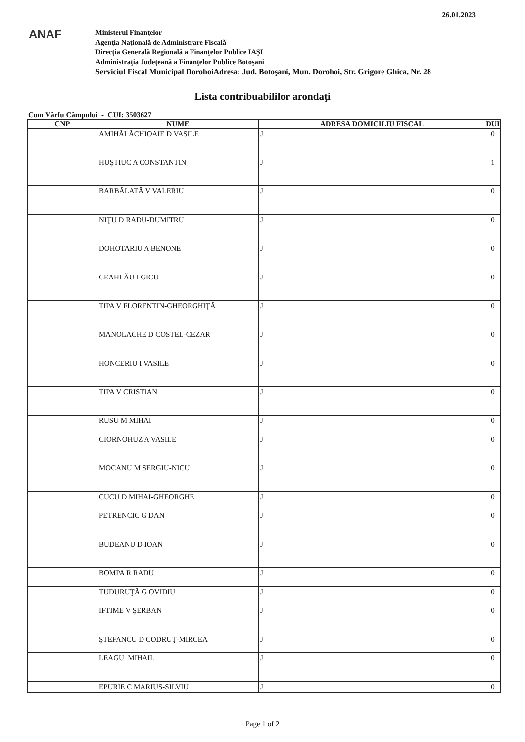26.01.2023
ANAF
Ministerul Finanţelor
Agenţia Naţională de Administrare Fiscală
Direcţia Generală Regională a Finanţelor Publice IAŞI
Administraţia Judeţeană a Finanţelor Publice Botoşani
Serviciul Fiscal Municipal DorohoiAdresa: Jud. Botoşani, Mun. Dorohoi, Str. Grigore Ghica, Nr. 28
Lista contribuabililor arondaţi
Com Vârfu Câmpului - CUI: 3503627
| CNP | NUME | ADRESA DOMICILIU FISCAL | DUI |
| --- | --- | --- | --- |
| | AMIHĂLĂCHIOAIE D VASILE | J | 0 |
| | HUŞTIUC A CONSTANTIN | J | 1 |
| | BARBĂLATĂ V VALERIU | J | 0 |
| | NIŢU D RADU-DUMITRU | J | 0 |
| | DOHOTARIU A BENONE | J | 0 |
| | CEAHLĂU I GICU | J | 0 |
| | TIPA V FLORENTIN-GHEORGHIŢĂ | J | 0 |
| | MANOLACHE D COSTEL-CEZAR | J | 0 |
| | HONCERIU I VASILE | J | 0 |
| | TIPA V CRISTIAN | J | 0 |
| | RUSU M MIHAI | J | 0 |
| | CIORNOHUZ A VASILE | J | 0 |
| | MOCANU M SERGIU-NICU | J | 0 |
| | CUCU D MIHAI-GHEORGHE | J | 0 |
| | PETRENCIC G DAN | J | 0 |
| | BUDEANU D IOAN | J | 0 |
| | BOMPA R RADU | J | 0 |
| | TUDURUŢĂ G OVIDIU | J | 0 |
| | IFTIME V ŞERBAN | J | 0 |
| | ŞTEFANCU D CODRUŢ-MIRCEA | J | 0 |
| | LEAGU MIHAIL | J | 0 |
| | EPURIE C MARIUS-SILVIU | J | 0 |
Page 1 of 2